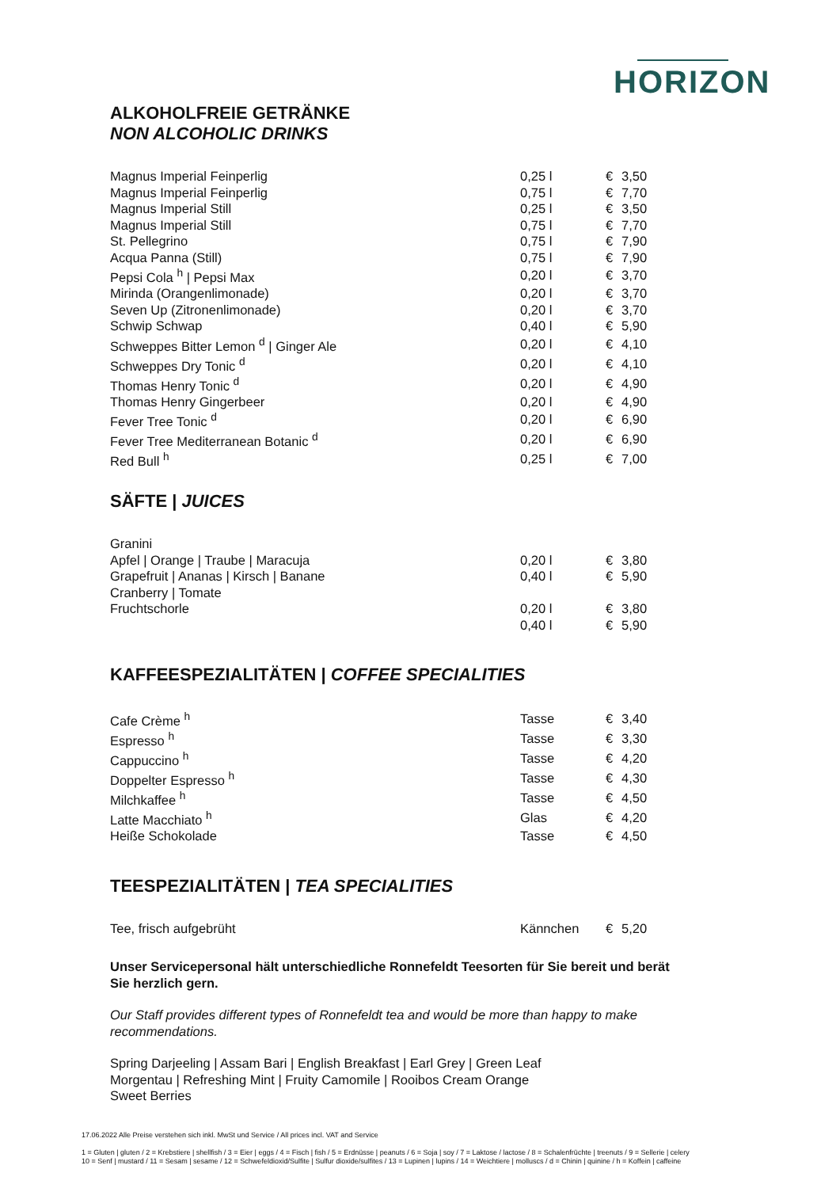HORIZON
ALKOHOLFREIE GETRÄNKE
NON ALCOHOLIC DRINKS
| Magnus Imperial Feinperlig | 0,25 l | € | 3,50 |
| Magnus Imperial Feinperlig | 0,75 l | € | 7,70 |
| Magnus Imperial Still | 0,25 l | € | 3,50 |
| Magnus Imperial Still | 0,75 l | € | 7,70 |
| St. Pellegrino | 0,75 l | € | 7,90 |
| Acqua Panna (Still) | 0,75 l | € | 7,90 |
| Pepsi Cola <sup>h</sup> / Pepsi Max | 0,20 l | € | 3,70 |
| Mirinda (Orangenlimonade) | 0,20 l | € | 3,70 |
| Seven Up (Zitronenlimonade) | 0,20 l | € | 3,70 |
| Schwip Schwap | 0,40 l | € | 5,90 |
| Schweppes Bitter Lemon <sup>d</sup> / Ginger Ale | 0,20 l | € | 4,10 |
| Schweppes Dry Tonic <sup>d</sup> | 0,20 l | € | 4,10 |
| Thomas Henry Tonic <sup>d</sup> | 0,20 l | € | 4,90 |
| Thomas Henry Gingerbeer | 0,20 l | € | 4,90 |
| Fever Tree Tonic <sup>d</sup> | 0,20 l | € | 6,90 |
| Fever Tree Mediterranean Botanic <sup>d</sup> | 0,20 l | € | 6,90 |
| Red Bull <sup>h</sup> | 0,25 l | € | 7,00 |
SÄFTE | JUICES
| Granini | | | |
| Apfel / Orange / Traube / Maracuja | 0,20 l | € | 3,80 |
| Grapefruit / Ananas / Kirsch / Banane | 0,40 l | € | 5,90 |
| Cranberry / Tomate | | | |
| Fruchtschorle | 0,20 l | € | 3,80 |
| | 0,40 l | € | 5,90 |
KAFFEESPEZIALITÄTEN | COFFEE SPECIALITIES
| Cafe Crème <sup>h</sup> | Tasse | € | 3,40 |
| Espresso <sup>h</sup> | Tasse | € | 3,30 |
| Cappuccino <sup>h</sup> | Tasse | € | 4,20 |
| Doppelter Espresso <sup>h</sup> | Tasse | € | 4,30 |
| Milchkaffee <sup>h</sup> | Tasse | € | 4,50 |
| Latte Macchiato <sup>h</sup> | Glas | € | 4,20 |
| Heiße Schokolade | Tasse | € | 4,50 |
TEESPEZIALITÄTEN | TEA SPECIALITIES
| Tee, frisch aufgebrüht | Kännchen | € | 5,20 |
Unser Servicepersonal hält unterschiedliche Ronnefeldt Teesorten für Sie bereit und berät Sie herzlich gern.
Our Staff provides different types of Ronnefeldt tea and would be more than happy to make recommendations.
Spring Darjeeling | Assam Bari | English Breakfast | Earl Grey | Green Leaf
Morgentau | Refreshing Mint | Fruity Camomile | Rooibos Cream Orange
Sweet Berries
17.06.2022 Alle Preise verstehen sich inkl. MwSt und Service / All prices incl. VAT and Service
1 = Gluten | gluten / 2 = Krebstiere | shellfish / 3 = Eier | eggs / 4 = Fisch | fish / 5 = Erdnüsse | peanuts / 6 = Soja | soy / 7 = Laktose / lactose / 8 = Schalenfrüchte | treenuts / 9 = Sellerie | celery
10 = Senf | mustard / 11 = Sesam | sesame / 12 = Schwefeldioxid/Sulfite | Sulfur dioxide/sulfites / 13 = Lupinen | lupins / 14 = Weichtiere | molluscs / d = Chinin | quinine / h = Koffein | caffeine